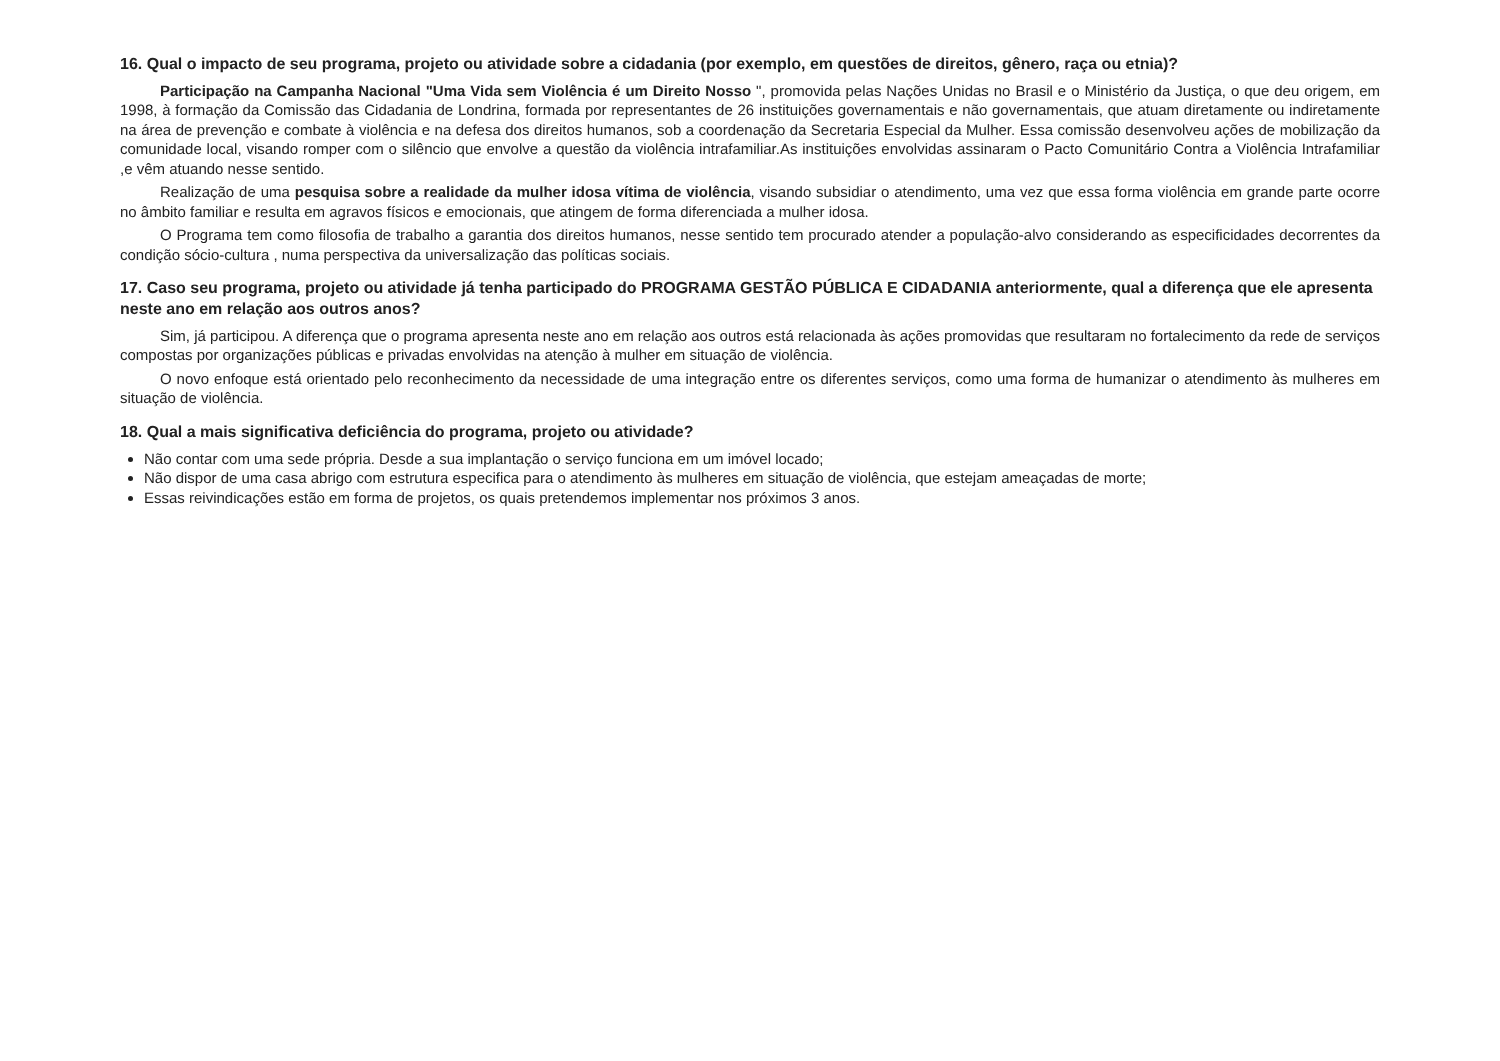16. Qual o impacto de seu programa, projeto ou atividade sobre a cidadania (por exemplo, em questões de direitos, gênero, raça ou etnia)?
Participação na Campanha Nacional "Uma Vida sem Violência é um Direito Nosso ", promovida pelas Nações Unidas no Brasil e o Ministério da Justiça, o que deu origem, em 1998, à formação da Comissão das Cidadania de Londrina, formada por representantes de 26 instituições governamentais e não governamentais, que atuam diretamente ou indiretamente na área de prevenção e combate à violência e na defesa dos direitos humanos, sob a coordenação da Secretaria Especial da Mulher. Essa comissão desenvolveu ações de mobilização da comunidade local, visando romper com o silêncio que envolve a questão da violência intrafamiliar.As instituições envolvidas assinaram o Pacto Comunitário Contra a Violência Intrafamiliar ,e vêm atuando nesse sentido.
Realização de uma pesquisa sobre a realidade da mulher idosa vítima de violência, visando subsidiar o atendimento, uma vez que essa forma violência em grande parte ocorre no âmbito familiar e resulta em agravos físicos e emocionais, que atingem de forma diferenciada a mulher idosa.
O Programa tem como filosofia de trabalho a garantia dos direitos humanos, nesse sentido tem procurado atender a população-alvo considerando as especificidades decorrentes da condição sócio-cultura , numa perspectiva da universalização das políticas sociais.
17. Caso seu programa, projeto ou atividade já tenha participado do PROGRAMA GESTÃO PÚBLICA E CIDADANIA anteriormente, qual a diferença que ele apresenta neste ano em relação aos outros anos?
Sim, já participou. A diferença que o programa apresenta neste ano em relação aos outros está relacionada às ações promovidas que resultaram no fortalecimento da rede de serviços compostas por organizações públicas e privadas envolvidas na atenção à mulher em situação de violência.
O novo enfoque está orientado pelo reconhecimento da necessidade de uma integração entre os diferentes serviços, como uma forma de humanizar o atendimento às mulheres em situação de violência.
18. Qual a mais significativa deficiência do programa, projeto ou atividade?
Não contar com uma sede própria. Desde a sua implantação o serviço funciona em um imóvel locado;
Não dispor de uma casa abrigo com estrutura especifica para o atendimento às mulheres em situação de violência, que estejam ameaçadas de morte;
Essas reivindicações estão em forma de projetos, os quais pretendemos implementar nos próximos 3 anos.